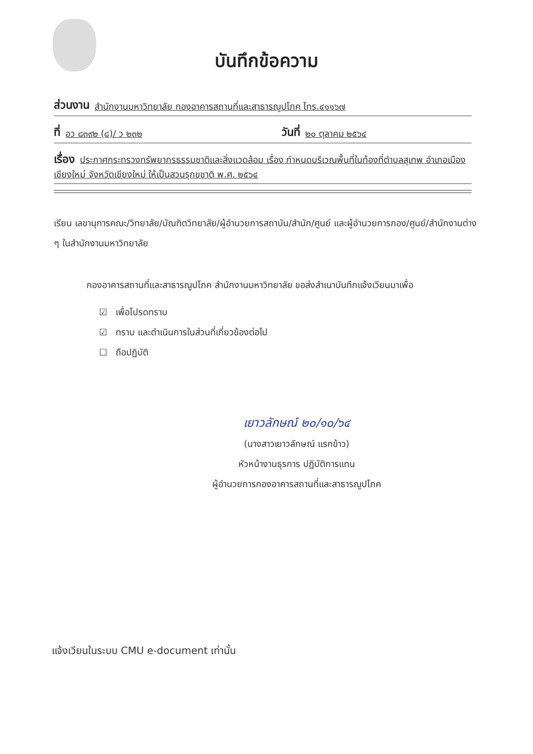บันทึกข้อความ
ส่วนงาน สำนักงานมหาวิทยาลัย กองอาคารสถานที่และสาธารณูปโภค โทร.๔๑๑๖๗
ที่ อว ๘๓๙๒ (๘)/ ว ๒๓๒ วันที่ ๒๐ ตุลาคม ๒๕๖๔
เรื่อง ประกาศกระทรวงทรัพยากรธรรมชาติและสิ่งแวดล้อม เรื่อง กำหนดบริเวณพื้นที่ในท้องที่ตำบลสุเทพ อำเภอเมืองเชียงใหม่ จังหวัดเชียงใหม่ ให้เป็นสวนรุกขชาติ พ.ศ. ๒๕๖๔
เรียน เลขานุการคณะ/วิทยาลัย/บัณฑิตวิทยาลัย/ผู้อำนวยการสถาบัน/สำนัก/ศูนย์ และผู้อำนวยการกอง/ศูนย์/สำนักงานต่าง ๆ ในสำนักงานมหาวิทยาลัย
กองอาคารสถานที่และสาธารณูปโภค สำนักงานมหาวิทยาลัย ขอส่งสำเนาบันทึกแจ้งเวียนมาเพื่อ
☑ เพื่อโปรดทราบ
☑ ทราบ และดำเนินการในส่วนที่เกี่ยวข้องต่อไป
☐ ถือปฏิบัติ
เยาวลักษณ์ ๒๐/๑๐/๖๔
(นางสาวเยาวลักษณ์ แรกข้าว)
หัวหน้างานธุรการ ปฏิบัติการแทน
ผู้อำนวยการกองอาคารสถานที่และสาธารณูปโภค
แจ้งเวียนในระบบ CMU e-document เท่านั้น